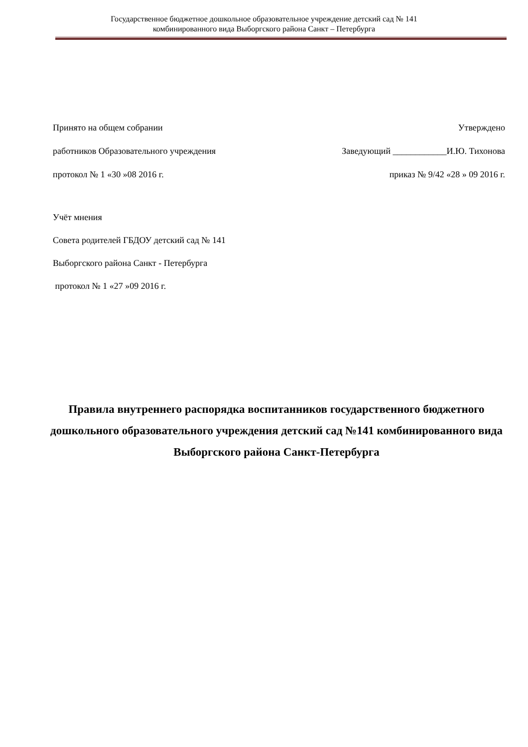Государственное бюджетное дошкольное образовательное учреждение детский сад № 141
комбинированного вида Выборгского района Санкт – Петербурга
Принято на общем собрании Утверждено
работников Образовательного учреждения Заведующий ____________И.Ю. Тихонова
протокол № 1 «30 »08 2016 г. приказ № 9/42 «28 » 09 2016 г.
Учёт мнения
Совета родителей ГБДОУ детский сад № 141
Выборгского района Санкт - Петербурга
протокол № 1 «27 »09 2016 г.
Правила внутреннего распорядка воспитанников государственного бюджетного дошкольного образовательного учреждения детский сад №141 комбинированного вида Выборгского района Санкт-Петербурга